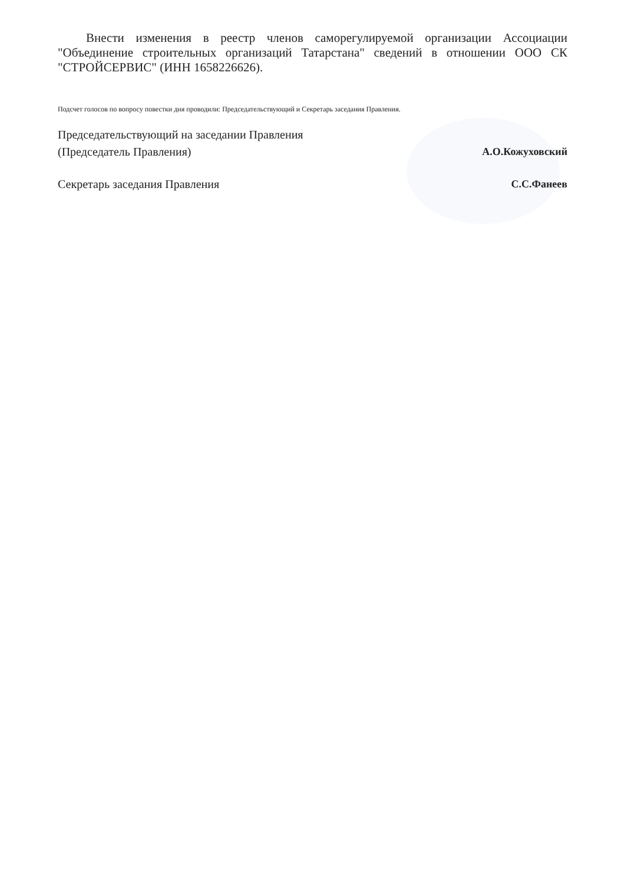Внести изменения в реестр членов саморегулируемой организации Ассоциации "Объединение строительных организаций Татарстана" сведений в отношении ООО СК "СТРОЙСЕРВИС" (ИНН 1658226626).
Подсчет голосов по вопросу повестки дня проводили: Председательствующий и Секретарь заседания Правления.
Председательствующий на заседании Правления
(Председатель Правления)
А.О.Кожуховский
Секретарь заседания Правления С.С.Фанеев